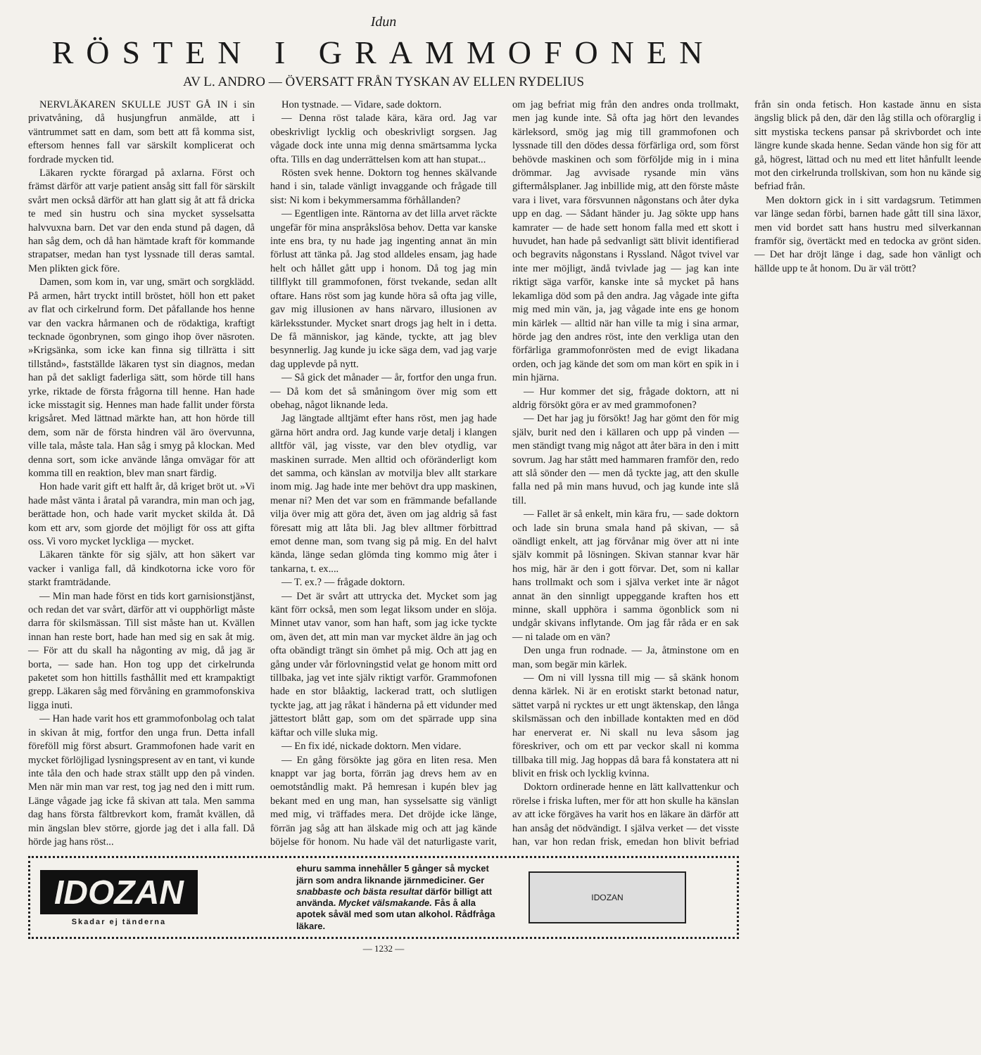Idun
RÖSTEN I GRAMMOFONEN
AV L. ANDRO — ÖVERSATT FRÅN TYSKAN AV ELLEN RYDELIUS
NERVLÄKAREN SKULLE JUST GÅ IN i sin privatvåning, då husjungfrun anmälde, att i väntrummet satt en dam, som bett att få komma sist, eftersom hennes fall var särskilt komplicerat och fordrade mycken tid.
Läkaren ryckte förargad på axlarna. Först och främst därför att varje patient ansåg sitt fall för särskilt svårt men också därför att han glatt sig åt att få dricka te med sin hustru och sina mycket sysselsatta halvvuxna barn. Det var den enda stund på dagen, då han såg dem, och då han hämtade kraft för kommande strapatser, medan han tyst lyssnade till deras samtal. Men plikten gick före.
Damen, som kom in, var ung, smärt och sorgklädd. På armen, hårt tryckt intill bröstet, höll hon ett paket av flat och cirkelrund form. Det påfallande hos henne var den vackra hårmanen och de rödaktiga, kraftigt tecknade ögonbrynen, som gingo ihop över näsroten. »Krigsänka, som icke kan finna sig tillrätta i sitt tillstånd», fastställde läkaren tyst sin diagnos, medan han på det sakligt faderliga sätt, som hörde till hans yrke, riktade de första frågorna till henne. Han hade icke misstagit sig. Hennes man hade fallit under första krigsåret. Med lättnad märkte han, att hon hörde till dem, som när de första hindren väl äro övervunna, ville tala, måste tala. Han såg i smyg på klockan. Med denna sort, som icke använde långa omvägar för att komma till en reaktion, blev man snart färdig.
Hon hade varit gift ett halft år, då kriget bröt ut. »Vi hade måst vänta i åratal på varandra, min man och jag, berättade hon, och hade varit mycket skilda åt. Då kom ett arv, som gjorde det möjligt för oss att gifta oss. Vi voro mycket lyckliga — mycket.
Läkaren tänkte för sig själv, att hon säkert var vacker i vanliga fall, då kindkotorna icke voro för starkt framträdande.
— Min man hade först en tids kort garnisionstjänst, och redan det var svårt, därför att vi oupphörligt måste darra för skilsmässan. Till sist måste han ut. Kvällen innan han reste bort, hade han med sig en sak åt mig. — För att du skall ha någonting av mig, då jag är borta, — sade han. Hon tog upp det cirkelrunda paketet som hon hittills fasthållit med ett krampaktigt grepp. Läkaren såg med förvåning en grammofonskiva ligga inuti.
— Han hade varit hos ett grammofonbolag och talat in skivan åt mig, fortfor den unga frun. Detta infall föreföll mig först absurt. Grammofonen hade varit en mycket förlöjligad lysningspresent av en tant, vi kunde inte tåla den och hade strax ställt upp den på vinden. Men när min man var rest, tog jag ned den i mitt rum. Länge vågade jag icke få skivan att tala. Men samma dag hans första fältbrevkort kom, framåt kvällen, då min ängslan blev större, gjorde jag det i alla fall. Då hörde jag hans röst...
Hon tystnade. — Vidare, sade doktorn.
— Denna röst talade kära, kära ord. Jag var obeskrivligt lycklig och obeskrivligt sorgsen. Jag vågade dock inte unna mig denna smärtsamma lycka ofta. Tills en dag underrättelsen kom att han stupat...
Rösten svek henne. Doktorn tog hennes skälvande hand i sin, talade vänligt invaggande och frågade till sist: Ni kom i bekymmersamma förhållanden?
— Egentligen inte. Räntorna av det lilla arvet räckte ungefär för mina anspråkslösa behov. Detta var kanske inte ens bra, ty nu hade jag ingenting annat än min förlust att tänka på. Jag stod alldeles ensam, jag hade helt och hållet gått upp i honom. Då tog jag min tillflykt till grammofonen, först tvekande, sedan allt oftare. Hans röst som jag kunde höra så ofta jag ville, gav mig illusionen av hans närvaro, illusionen av kärleksstunder. Mycket snart drogs jag helt in i detta. De få människor, jag kände, tyckte, att jag blev besynnerlig. Jag kunde ju icke säga dem, vad jag varje dag upplevde på nytt.
— Så gick det månader — år, fortfor den unga frun. — Då kom det så småningom över mig som ett obehag, något liknande leda.
Jag längtade alltjämt efter hans röst, men jag hade gärna hört andra ord. Jag kunde varje detalj i klangen alltför väl, jag visste, var den blev otydlig, var maskinen surrade. Men alltid och oföränderligt kom det samma, och känslan av motvilja blev allt starkare inom mig. Jag hade inte mer behövt dra upp maskinen, menar ni? Men det var som en främmande befallande vilja över mig att göra det, även om jag aldrig så fast föresatt mig att låta bli. Jag blev alltmer förbittrad emot denne man, som tvang sig på mig. En del halvt kända, länge sedan glömda ting kommo mig åter i tankarna, t. ex....
— T. ex.? — frågade doktorn.
— Det är svårt att uttrycka det. Mycket som jag känt förr också, men som legat liksom under en slöja. Minnet utav vanor, som han haft, som jag icke tyckte om, även det, att min man var mycket äldre än jag och ofta obändigt trängt sin ömhet på mig. Och att jag en gång under vår förlovningstid velat ge honom mitt ord tillbaka, jag vet inte själv riktigt varför. Grammofonen hade en stor blåaktig, lackerad tratt, och slutligen tyckte jag, att jag råkat i händerna på ett vidunder med jättestort blått gap, som om det spärrade upp sina käftar och ville sluka mig.
— En fix idé, nickade doktorn. Men vidare.
— En gång försökte jag göra en liten resa. Men knappt var jag borta, förrän jag drevs hem av en oemotståndlig makt. På hemresan i kupén blev jag bekant med en ung man, han sysselsatte sig vänligt med mig, vi träffades mera. Det dröjde icke länge, förrän jag såg att han älskade mig och att jag kände böjelse för honom. Nu hade väl det naturligaste varit, om jag befriat mig från den andres onda trollmakt, men jag kunde inte. Så ofta jag hört den levandes kärleksord, smög jag mig till grammofonen och lyssnade till den dödes dessa förfärliga ord, som först behövde maskinen och som förföljde mig in i mina drömmar. Jag avvisade rysande min väns giftermålsplaner. Jag inbillide mig, att den förste måste vara i livet, vara försvunnen någonstans och åter dyka upp en dag. — Sådant händer ju. Jag sökte upp hans kamrater — de hade sett honom falla med ett skott i huvudet, han hade på sedvanligt sätt blivit identifierad och begravits någonstans i Ryssland. Något tvivel var inte mer möjligt, ändå tvivlade jag — jag kan inte riktigt säga varför, kanske inte så mycket på hans lekamliga död som på den andra. Jag vågade inte gifta mig med min vän, ja, jag vågade inte ens ge honom min kärlek — alltid när han ville ta mig i sina armar, hörde jag den andres röst, inte den verkliga utan den förfärliga grammofonrösten med de evigt likadana orden, och jag kände det som om man kört en spik in i min hjärna.
— Hur kommer det sig, frågade doktorn, att ni aldrig försökt göra er av med grammofonen?
— Det har jag ju försökt! Jag har gömt den för mig själv, burit ned den i källaren och upp på vinden — men ständigt tvang mig något att åter bära in den i mitt sovrum. Jag har stått med hammaren framför den, redo att slå sönder den — men då tyckte jag, att den skulle falla ned på min mans huvud, och jag kunde inte slå till.
— Fallet är så enkelt, min kära fru, — sade doktorn och lade sin bruna smala hand på skivan, — så oändligt enkelt, att jag förvånar mig över att ni inte själv kommit på lösningen. Skivan stannar kvar här hos mig, här är den i gott förvar. Det, som ni kallar hans trollmakt och som i själva verket inte är något annat än den sinnligt uppeggande kraften hos ett minne, skall upphöra i samma ögonblick som ni undgår skivans inflytande. Om jag får råda er en sak — ni talade om en vän?
Den unga frun rodnade. — Ja, åtminstone om en man, som begär min kärlek.
— Om ni vill lyssna till mig — så skänk honom denna kärlek. Ni är en erotiskt starkt betonad natur, sättet varpå ni ryck­tes ur ett ungt äktenskap, den långa skilsmässan och den inbillade kontakten med en död har enerverat er. Ni skall nu leva såsom jag föreskriver, och om ett par veckor skall ni komma tillbaka till mig. Jag hoppas då bara få konstatera att ni blivit en frisk och lycklig kvinna.
Doktorn ordinerade henne en lätt kallvattenkur och rörelse i friska luften, mer för att hon skulle ha känslan av att icke förgäves ha varit hos en läkare än därför att han ansåg det nödvändigt. I själva verket — det visste han, var hon redan frisk, emedan hon blivit befriad från sin onda fetisch. Hon kastade ännu en sista ängslig blick på den, där den låg stilla och oförarglig i sitt mystiska teckens pansar på skrivbordet och inte längre kunde skada henne. Sedan vände hon sig för att gå, högrest, lättad och nu med ett litet hånfullt leende mot den cirkelrunda trollskivan, som hon nu kände sig befriad från.
Men doktorn gick in i sitt vardagsrum. Tetimmen var länge sedan förbi, barnen hade gått till sina läxor, men vid bordet satt hans hustru med silverkannan framför sig, övertäckt med en tedocka av grönt siden. — Det har dröjt länge i dag, sade hon vänligt och hällde upp te åt honom. Du är väl trött?
IDOZAN
Skadar ej tänderna
ehuru samma innehåller 5 gånger så mycket järn som andra liknande järnmediciner. Ger snabbaste och bästa resultat därför billigt att använda. Mycket välsmakande. Fås å alla apotek såväl med som utan alkohol. Rådfråga läkare.
IDOZAN
— 1232 —